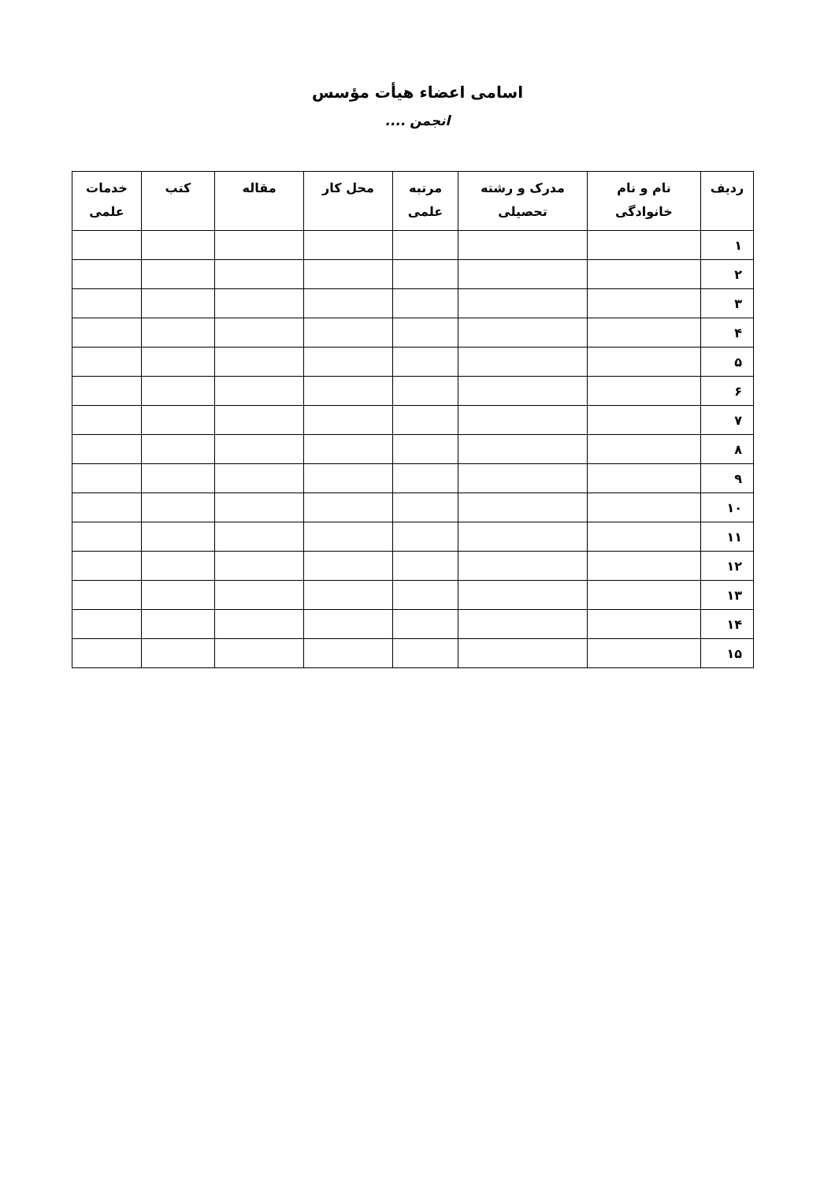اسامی اعضاء هیأت مؤسس
انجمن ....
| ردیف | نام و نام خانوادگی | مدرک و رشته تحصیلی | مرتبه علمی | محل کار | مقاله | کتب | خدمات علمی |
| --- | --- | --- | --- | --- | --- | --- | --- |
| ۱ | | | | | | | |
| ۲ | | | | | | | |
| ۳ | | | | | | | |
| ۴ | | | | | | | |
| ۵ | | | | | | | |
| ۶ | | | | | | | |
| ۷ | | | | | | | |
| ۸ | | | | | | | |
| ۹ | | | | | | | |
| ۱۰ | | | | | | | |
| ۱۱ | | | | | | | |
| ۱۲ | | | | | | | |
| ۱۳ | | | | | | | |
| ۱۴ | | | | | | | |
| ۱۵ | | | | | | | |